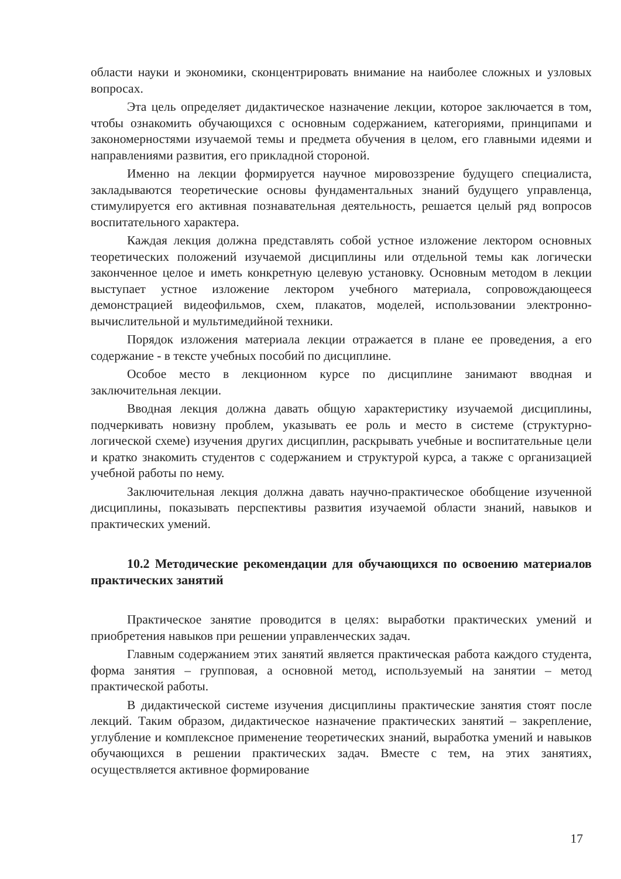области науки и экономики, сконцентрировать внимание на наиболее сложных и узловых вопросах.
Эта цель определяет дидактическое назначение лекции, которое заключается в том, чтобы ознакомить обучающихся с основным содержанием, категориями, принципами и закономерностями изучаемой темы и предмета обучения в целом, его главными идеями и направлениями развития, его прикладной стороной.
Именно на лекции формируется научное мировоззрение будущего специалиста, закладываются теоретические основы фундаментальных знаний будущего управленца, стимулируется его активная познавательная деятельность, решается целый ряд вопросов воспитательного характера.
Каждая лекция должна представлять собой устное изложение лектором основных теоретических положений изучаемой дисциплины или отдельной темы как логически законченное целое и иметь конкретную целевую установку. Основным методом в лекции выступает устное изложение лектором учебного материала, сопровождающееся демонстрацией видеофильмов, схем, плакатов, моделей, использовании электронно-вычислительной и мультимедийной техники.
Порядок изложения материала лекции отражается в плане ее проведения, а его содержание - в тексте учебных пособий по дисциплине.
Особое место в лекционном курсе по дисциплине занимают вводная и заключительная лекции.
Вводная лекция должна давать общую характеристику изучаемой дисциплины, подчеркивать новизну проблем, указывать ее роль и место в системе (структурно-логической схеме) изучения других дисциплин, раскрывать учебные и воспитательные цели и кратко знакомить студентов с содержанием и структурой курса, а также с организацией учебной работы по нему.
Заключительная лекция должна давать научно-практическое обобщение изученной дисциплины, показывать перспективы развития изучаемой области знаний, навыков и практических умений.
10.2 Методические рекомендации для обучающихся по освоению материалов практических занятий
Практическое занятие проводится в целях: выработки практических умений и приобретения навыков при решении управленческих задач.
Главным содержанием этих занятий является практическая работа каждого студента, форма занятия – групповая, а основной метод, используемый на занятии – метод практической работы.
В дидактической системе изучения дисциплины практические занятия стоят после лекций. Таким образом, дидактическое назначение практических занятий – закрепление, углубление и комплексное применение теоретических знаний, выработка умений и навыков обучающихся в решении практических задач. Вместе с тем, на этих занятиях, осуществляется активное формирование
17